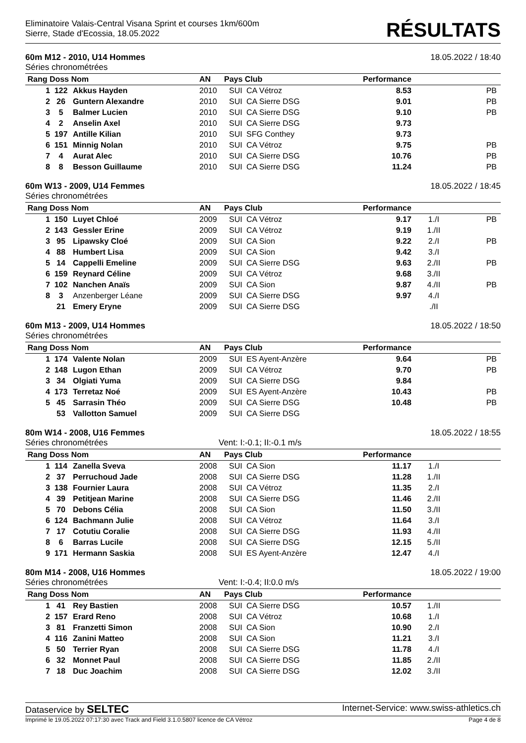Eliminatoire Valais-Central Visana Sprint et courses 1km/600m
Sierre, Stade d'Ecossia, 18.05.2022
RÉSULTATS
60m M12 - 2010, U14 Hommes 18.05.2022 / 18:40
Séries chronométrées
| Rang Doss Nom | | | AN | Pays Club | | Performance | | |
| --- | --- | --- | --- | --- | --- | --- | --- | --- |
| 1 | 122 | Akkus Hayden | 2010 | SUI | CA Vétroz | 8.53 | | PB |
| 2 | 26 | Guntern Alexandre | 2010 | SUI | CA Sierre DSG | 9.01 | | PB |
| 3 | 5 | Balmer Lucien | 2010 | SUI | CA Sierre DSG | 9.10 | | PB |
| 4 | 2 | Anselin Axel | 2010 | SUI | CA Sierre DSG | 9.73 | | |
| 5 | 197 | Antille Kilian | 2010 | SUI | SFG Conthey | 9.73 | | |
| 6 | 151 | Minnig Nolan | 2010 | SUI | CA Vétroz | 9.75 | | PB |
| 7 | 4 | Aurat Alec | 2010 | SUI | CA Sierre DSG | 10.76 | | PB |
| 8 | 8 | Besson Guillaume | 2010 | SUI | CA Sierre DSG | 11.24 | | PB |
60m W13 - 2009, U14 Femmes 18.05.2022 / 18:45
Séries chronométrées
| Rang Doss Nom | | | AN | Pays Club | | Performance | | |
| --- | --- | --- | --- | --- | --- | --- | --- | --- |
| 1 | 150 | Luyet Chloé | 2009 | SUI | CA Vétroz | 9.17 | 1./I | PB |
| 2 | 143 | Gessler Erine | 2009 | SUI | CA Vétroz | 9.19 | 1./II | |
| 3 | 95 | Lipawsky Cloé | 2009 | SUI | CA Sion | 9.22 | 2./I | PB |
| 4 | 88 | Humbert Lisa | 2009 | SUI | CA Sion | 9.42 | 3./I | |
| 5 | 14 | Cappelli Emeline | 2009 | SUI | CA Sierre DSG | 9.63 | 2./II | PB |
| 6 | 159 | Reynard Céline | 2009 | SUI | CA Vétroz | 9.68 | 3./II | |
| 7 | 102 | Nanchen Anaïs | 2009 | SUI | CA Sion | 9.87 | 4./II | PB |
| 8 | 3 | Anzenberger Léane | 2009 | SUI | CA Sierre DSG | 9.97 | 4./I | |
| | 21 | Emery Eryne | 2009 | SUI | CA Sierre DSG | | ./II | |
60m M13 - 2009, U14 Hommes 18.05.2022 / 18:50
Séries chronométrées
| Rang Doss Nom | | | AN | Pays Club | | Performance | | |
| --- | --- | --- | --- | --- | --- | --- | --- | --- |
| 1 | 174 | Valente Nolan | 2009 | SUI | ES Ayent-Anzère | 9.64 | | PB |
| 2 | 148 | Lugon Ethan | 2009 | SUI | CA Vétroz | 9.70 | | PB |
| 3 | 34 | Olgiati Yuma | 2009 | SUI | CA Sierre DSG | 9.84 | | |
| 4 | 173 | Terretaz Noé | 2009 | SUI | ES Ayent-Anzère | 10.43 | | PB |
| 5 | 45 | Sarrasin Théo | 2009 | SUI | CA Sierre DSG | 10.48 | | PB |
| | 53 | Vallotton Samuel | 2009 | SUI | CA Sierre DSG | | | |
80m W14 - 2008, U16 Femmes 18.05.2022 / 18:55
Séries chronométrées Vent: I:-0.1; II:-0.1 m/s
| Rang Doss Nom | | | AN | Pays Club | | Performance | | |
| --- | --- | --- | --- | --- | --- | --- | --- | --- |
| 1 | 114 | Zanella Sveva | 2008 | SUI | CA Sion | 11.17 | 1./I | |
| 2 | 37 | Perruchoud Jade | 2008 | SUI | CA Sierre DSG | 11.28 | 1./II | |
| 3 | 138 | Fournier Laura | 2008 | SUI | CA Vétroz | 11.35 | 2./I | |
| 4 | 39 | Petitjean Marine | 2008 | SUI | CA Sierre DSG | 11.46 | 2./II | |
| 5 | 70 | Debons Célia | 2008 | SUI | CA Sion | 11.50 | 3./II | |
| 6 | 124 | Bachmann Julie | 2008 | SUI | CA Vétroz | 11.64 | 3./I | |
| 7 | 17 | Cotutiu Coralie | 2008 | SUI | CA Sierre DSG | 11.93 | 4./II | |
| 8 | 6 | Barras Lucile | 2008 | SUI | CA Sierre DSG | 12.15 | 5./II | |
| 9 | 171 | Hermann Saskia | 2008 | SUI | ES Ayent-Anzère | 12.47 | 4./I | |
80m M14 - 2008, U16 Hommes 18.05.2022 / 19:00
Séries chronométrées Vent: I:-0.4; II:0.0 m/s
| Rang Doss Nom | | | AN | Pays Club | | Performance | | |
| --- | --- | --- | --- | --- | --- | --- | --- | --- |
| 1 | 41 | Rey Bastien | 2008 | SUI | CA Sierre DSG | 10.57 | 1./II | |
| 2 | 157 | Erard Reno | 2008 | SUI | CA Vétroz | 10.68 | 1./I | |
| 3 | 81 | Franzetti Simon | 2008 | SUI | CA Sion | 10.90 | 2./I | |
| 4 | 116 | Zanini Matteo | 2008 | SUI | CA Sion | 11.21 | 3./I | |
| 5 | 50 | Terrier Ryan | 2008 | SUI | CA Sierre DSG | 11.78 | 4./I | |
| 6 | 32 | Monnet Paul | 2008 | SUI | CA Sierre DSG | 11.85 | 2./II | |
| 7 | 18 | Duc Joachim | 2008 | SUI | CA Sierre DSG | 12.02 | 3./II | |
Dataservice by SELTEC Internet-Service: www.swiss-athletics.ch
Imprimé le 19.05.2022 07:17:30 avec Track and Field 3.1.0.5807 licence de CA Vétroz Page 4 de 8